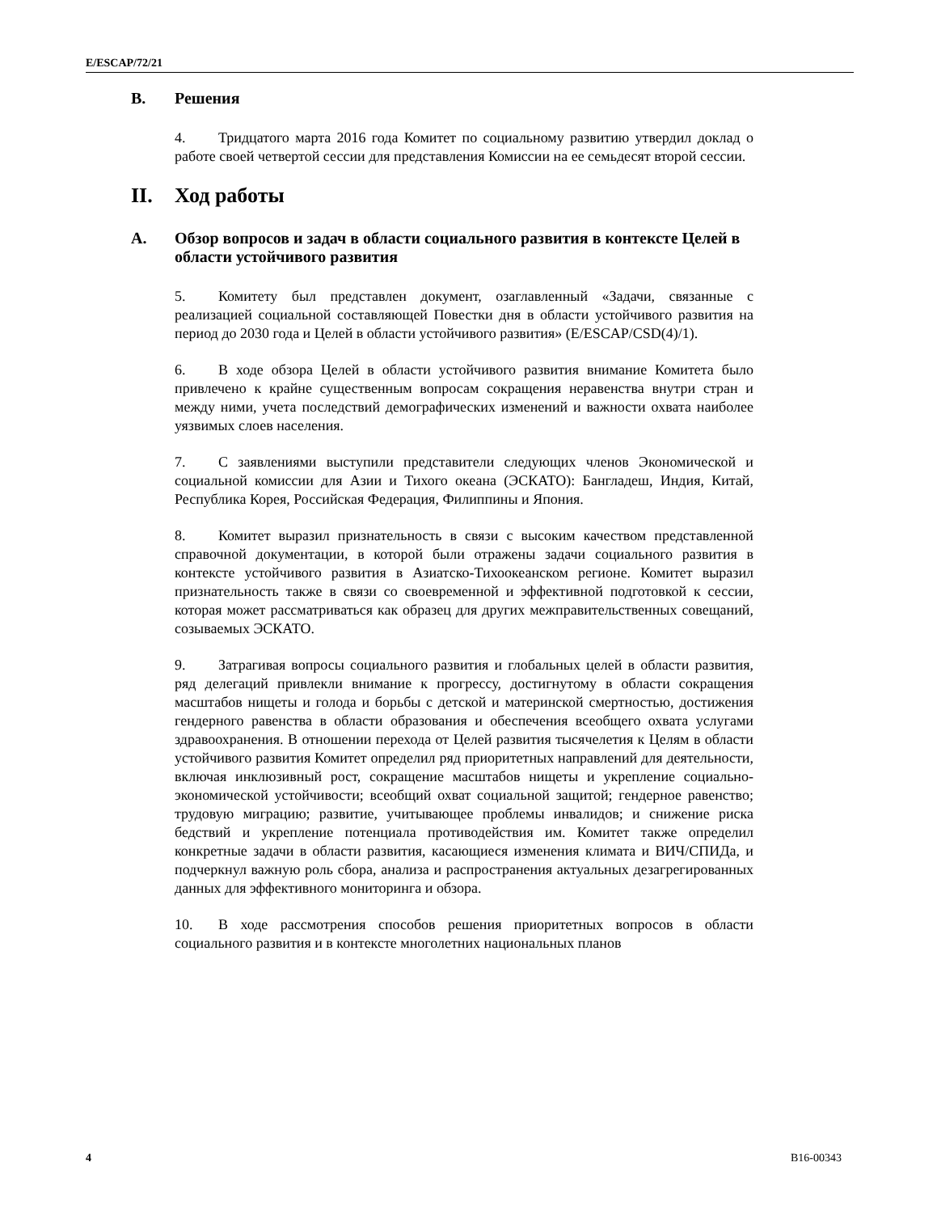E/ESCAP/72/21
B. Решения
4. Тридцатого марта 2016 года Комитет по социальному развитию утвердил доклад о работе своей четвертой сессии для представления Комиссии на ее семьдесят второй сессии.
II. Ход работы
A. Обзор вопросов и задач в области социального развития в контексте Целей в области устойчивого развития
5. Комитету был представлен документ, озаглавленный «Задачи, связанные с реализацией социальной составляющей Повестки дня в области устойчивого развития на период до 2030 года и Целей в области устойчивого развития» (E/ESCAP/CSD(4)/1).
6. В ходе обзора Целей в области устойчивого развития внимание Комитета было привлечено к крайне существенным вопросам сокращения неравенства внутри стран и между ними, учета последствий демографических изменений и важности охвата наиболее уязвимых слоев населения.
7. С заявлениями выступили представители следующих членов Экономической и социальной комиссии для Азии и Тихого океана (ЭСКАТО): Бангладеш, Индия, Китай, Республика Корея, Российская Федерация, Филиппины и Япония.
8. Комитет выразил признательность в связи с высоким качеством представленной справочной документации, в которой были отражены задачи социального развития в контексте устойчивого развития в Азиатско-Тихоокеанском регионе. Комитет выразил признательность также в связи со своевременной и эффективной подготовкой к сессии, которая может рассматриваться как образец для других межправительственных совещаний, созываемых ЭСКАТО.
9. Затрагивая вопросы социального развития и глобальных целей в области развития, ряд делегаций привлекли внимание к прогрессу, достигнутому в области сокращения масштабов нищеты и голода и борьбы с детской и материнской смертностью, достижения гендерного равенства в области образования и обеспечения всеобщего охвата услугами здравоохранения. В отношении перехода от Целей развития тысячелетия к Целям в области устойчивого развития Комитет определил ряд приоритетных направлений для деятельности, включая инклюзивный рост, сокращение масштабов нищеты и укрепление социально-экономической устойчивости; всеобщий охват социальной защитой; гендерное равенство; трудовую миграцию; развитие, учитывающее проблемы инвалидов; и снижение риска бедствий и укрепление потенциала противодействия им. Комитет также определил конкретные задачи в области развития, касающиеся изменения климата и ВИЧ/СПИДа, и подчеркнул важную роль сбора, анализа и распространения актуальных дезагрегированных данных для эффективного мониторинга и обзора.
10. В ходе рассмотрения способов решения приоритетных вопросов в области социального развития и в контексте многолетних национальных планов
4 B16-00343